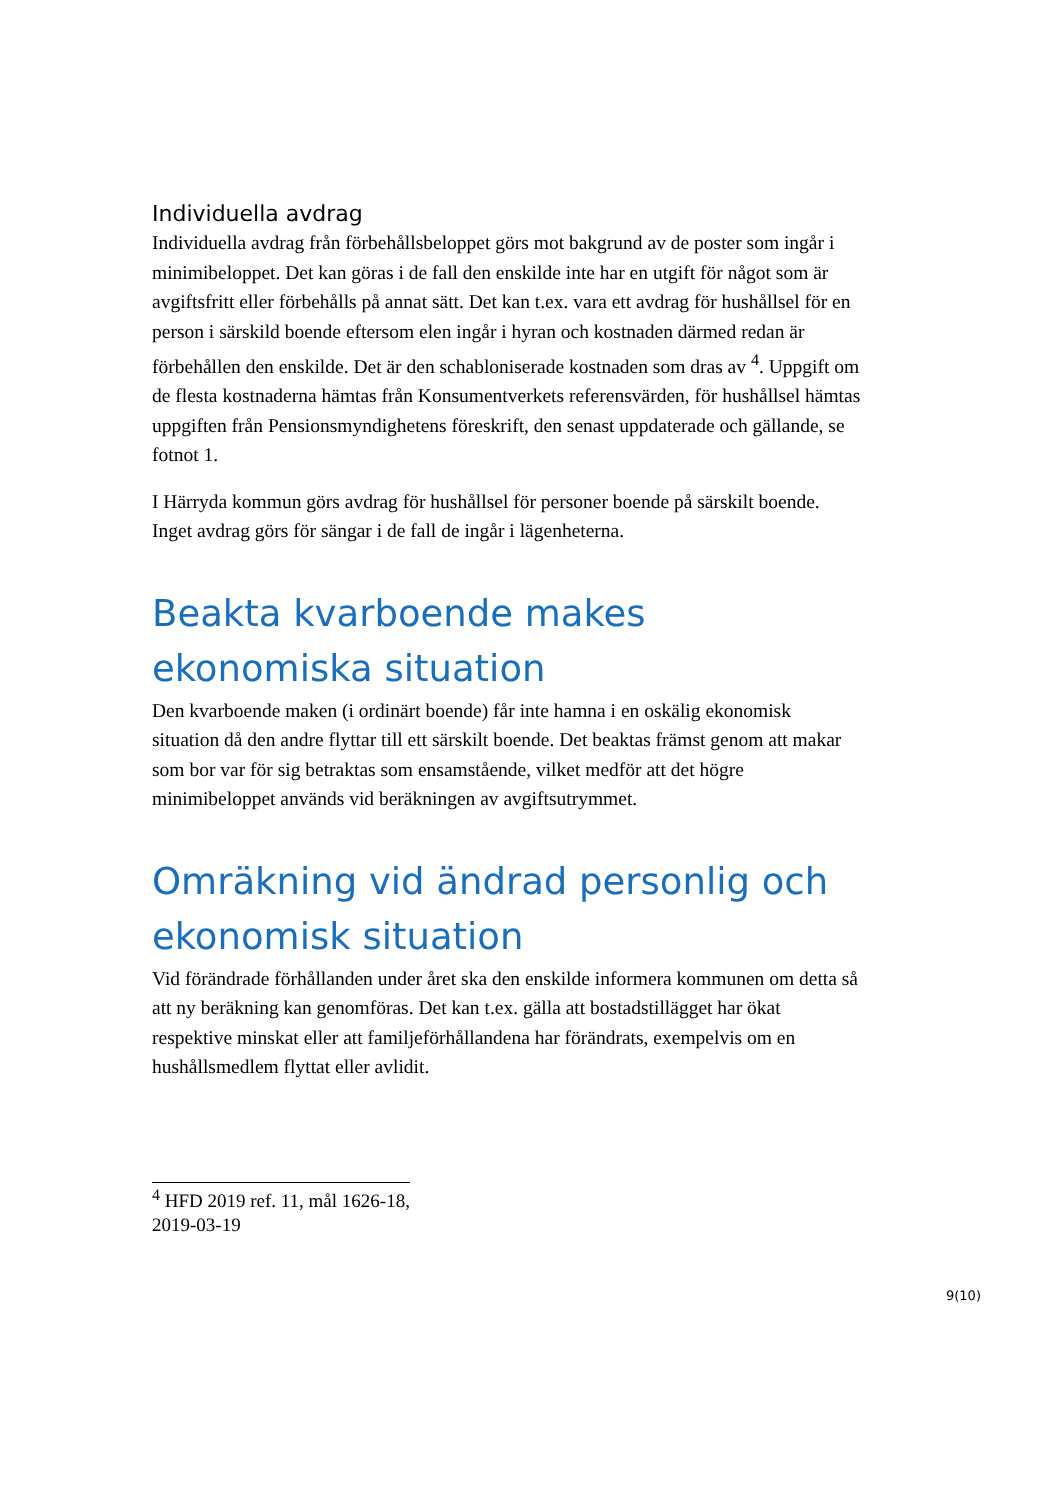Individuella avdrag
Individuella avdrag från förbehållsbeloppet görs mot bakgrund av de poster som ingår i minimibeloppet. Det kan göras i de fall den enskilde inte har en utgift för något som är avgiftsfritt eller förbehålls på annat sätt. Det kan t.ex. vara ett avdrag för hushållsel för en person i särskild boende eftersom elen ingår i hyran och kostnaden därmed redan är förbehållen den enskilde. Det är den schabloniserade kostnaden som dras av <sup>4</sup>. Uppgift om de flesta kostnaderna hämtas från Konsumentverkets referensvärden, för hushållsel hämtas uppgiften från Pensionsmyndighetens föreskrift, den senast uppdaterade och gällande, se fotnot 1.
I Härryda kommun görs avdrag för hushållsel för personer boende på särskilt boende. Inget avdrag görs för sängar i de fall de ingår i lägenheterna.
Beakta kvarboende makes ekonomiska situation
Den kvarboende maken (i ordinärt boende) får inte hamna i en oskälig ekonomisk situation då den andre flyttar till ett särskilt boende. Det beaktas främst genom att makar som bor var för sig betraktas som ensamstående, vilket medför att det högre minimibeloppet används vid beräkningen av avgiftsutrymmet.
Omräkning vid ändrad personlig och ekonomisk situation
Vid förändrade förhållanden under året ska den enskilde informera kommunen om detta så att ny beräkning kan genomföras. Det kan t.ex. gälla att bostadstillägget har ökat respektive minskat eller att familjeförhållandena har förändrats, exempelvis om en hushållsmedlem flyttat eller avlidit.
<sup>4</sup> HFD 2019 ref. 11, mål 1626-18, 2019-03-19
9(10)